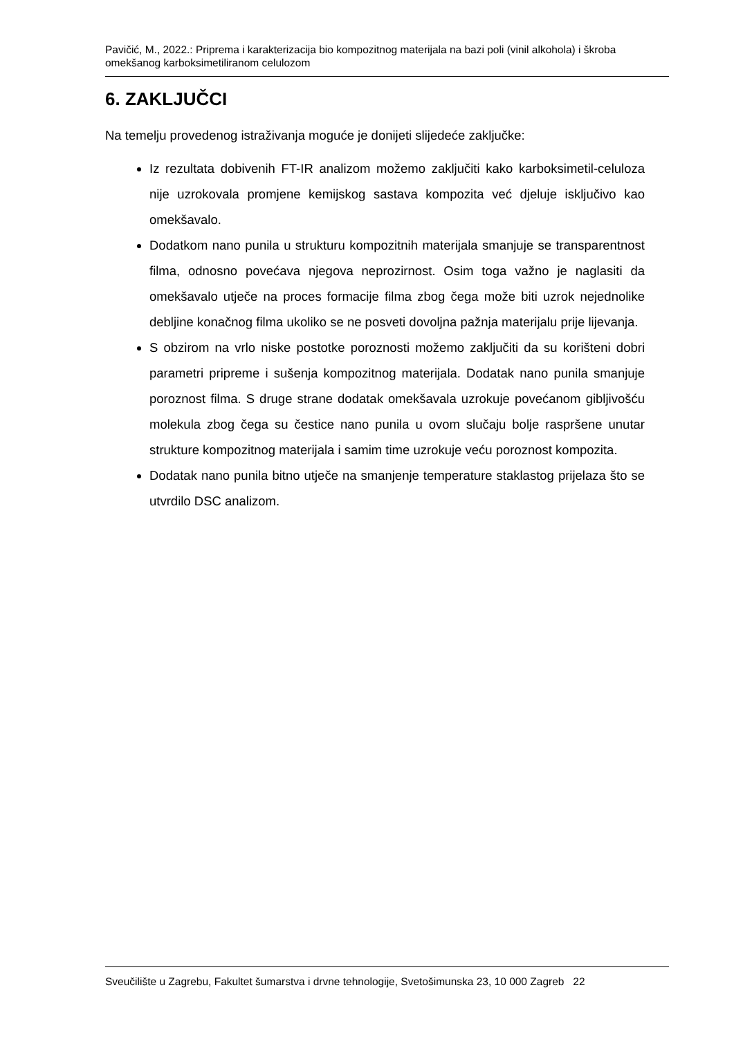Pavičić, M., 2022.: Priprema i karakterizacija bio kompozitnog materijala na bazi poli (vinil alkohola) i škroba omekšanog karboksimetiliranom celulozom
6. ZAKLJUČCI
Na temelju provedenog istraživanja moguće je donijeti slijedeće zaključke:
Iz rezultata dobivenih FT-IR analizom možemo zaključiti kako karboksimetil-celuloza nije uzrokovala promjene kemijskog sastava kompozita već djeluje isključivo kao omekšavalo.
Dodatkom nano punila u strukturu kompozitnih materijala smanjuje se transparentnost filma, odnosno povećava njegova neprozirnost. Osim toga važno je naglasiti da omekšavalo utječe na proces formacije filma zbog čega može biti uzrok nejednolike debljine konačnog filma ukoliko se ne posveti dovoljna pažnja materijalu prije lijevanja.
S obzirom na vrlo niske postotke poroznosti možemo zaključiti da su korišteni dobri parametri pripreme i sušenja kompozitnog materijala. Dodatak nano punila smanjuje poroznost filma. S druge strane dodatak omekšavala uzrokuje povećanom gibljivošću molekula zbog čega su čestice nano punila u ovom slučaju bolje raspršene unutar strukture kompozitnog materijala i samim time uzrokuje veću poroznost kompozita.
Dodatak nano punila bitno utječe na smanjenje temperature staklastog prijelaza što se utvrdilo DSC analizom.
Sveučilište u Zagrebu, Fakultet šumarstva i drvne tehnologije, Svetošimunska 23, 10 000 Zagreb 22